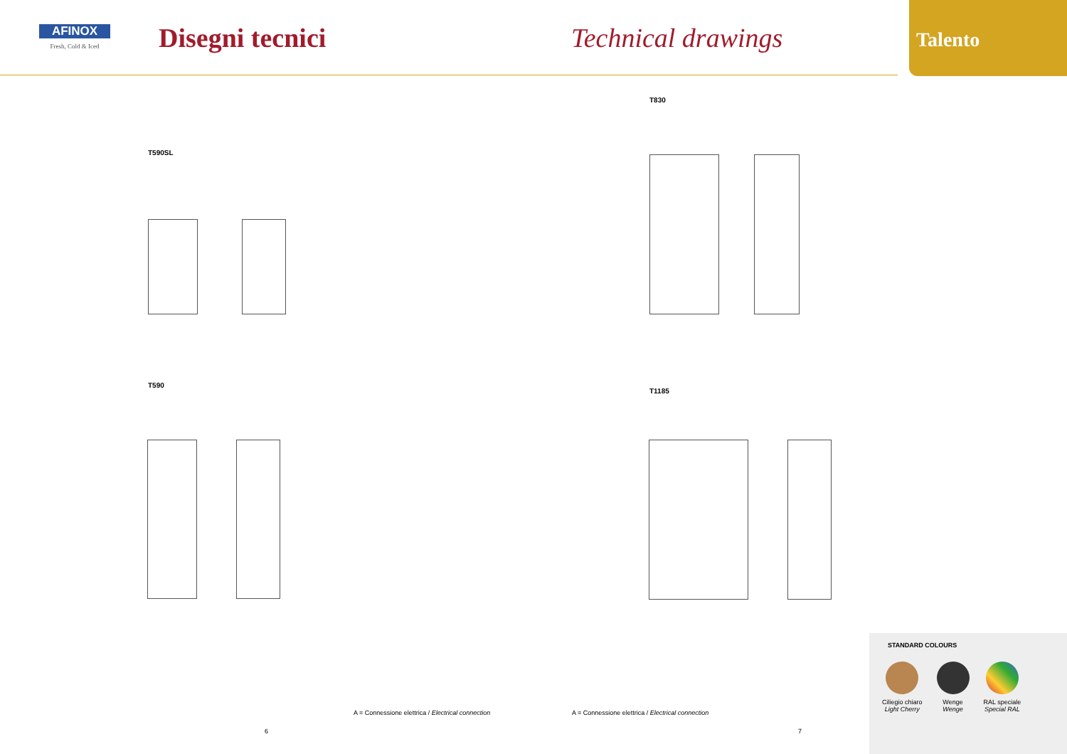AFINOX
Fresh, Cold & Iced
Disegni tecnici Technical drawings
Talento
T590SL
T590
T830
T1185
A = Connessione elettrica / Electrical connection
A = Connessione elettrica / Electrical connection
6 7
STANDARD COLOURS
Ciliegio chiaro
Light Cherry
Wenge
Wenge
RAL speciale
Special RAL